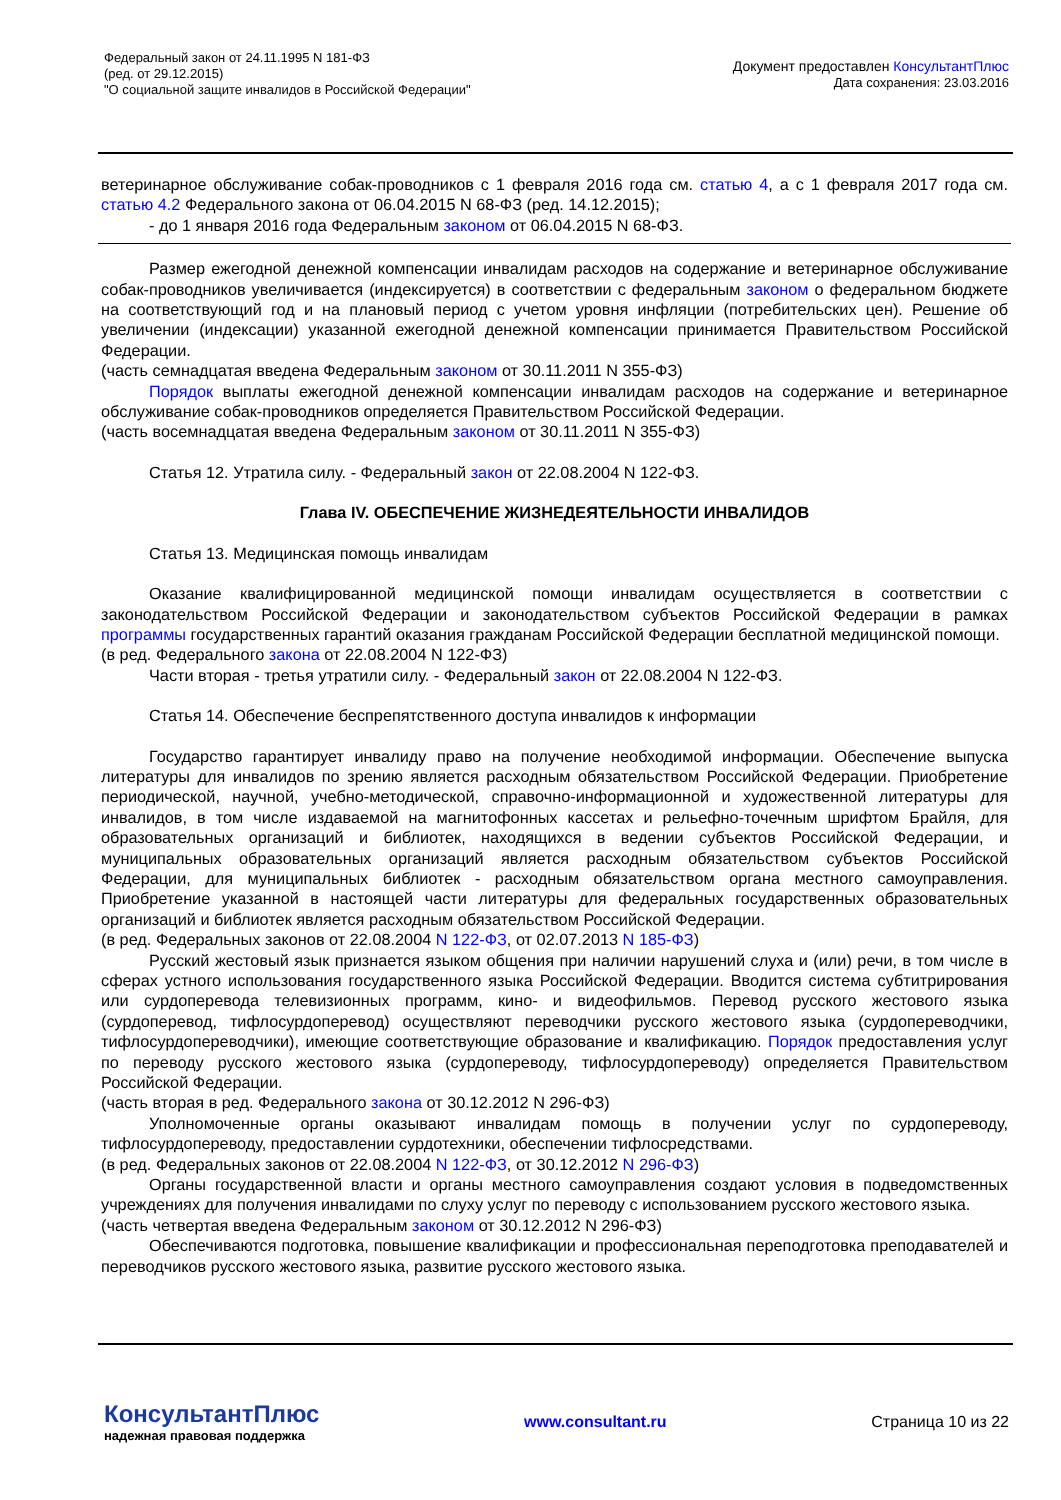Федеральный закон от 24.11.1995 N 181-ФЗ
(ред. от 29.12.2015)
"О социальной защите инвалидов в Российской Федерации"
Документ предоставлен КонсультантПлюс
Дата сохранения: 23.03.2016
ветеринарное обслуживание собак-проводников с 1 февраля 2016 года см. статью 4, а с 1 февраля 2017 года см. статью 4.2 Федерального закона от 06.04.2015 N 68-ФЗ (ред. 14.12.2015);
- до 1 января 2016 года Федеральным законом от 06.04.2015 N 68-ФЗ.
Размер ежегодной денежной компенсации инвалидам расходов на содержание и ветеринарное обслуживание собак-проводников увеличивается (индексируется) в соответствии с федеральным законом о федеральном бюджете на соответствующий год и на плановый период с учетом уровня инфляции (потребительских цен). Решение об увеличении (индексации) указанной ежегодной денежной компенсации принимается Правительством Российской Федерации.
(часть семнадцатая введена Федеральным законом от 30.11.2011 N 355-ФЗ)
Порядок выплаты ежегодной денежной компенсации инвалидам расходов на содержание и ветеринарное обслуживание собак-проводников определяется Правительством Российской Федерации.
(часть восемнадцатая введена Федеральным законом от 30.11.2011 N 355-ФЗ)
Статья 12. Утратила силу. - Федеральный закон от 22.08.2004 N 122-ФЗ.
Глава IV. ОБЕСПЕЧЕНИЕ ЖИЗНЕДЕЯТЕЛЬНОСТИ ИНВАЛИДОВ
Статья 13. Медицинская помощь инвалидам
Оказание квалифицированной медицинской помощи инвалидам осуществляется в соответствии с законодательством Российской Федерации и законодательством субъектов Российской Федерации в рамках программы государственных гарантий оказания гражданам Российской Федерации бесплатной медицинской помощи.
(в ред. Федерального закона от 22.08.2004 N 122-ФЗ)
Части вторая - третья утратили силу. - Федеральный закон от 22.08.2004 N 122-ФЗ.
Статья 14. Обеспечение беспрепятственного доступа инвалидов к информации
Государство гарантирует инвалиду право на получение необходимой информации. Обеспечение выпуска литературы для инвалидов по зрению является расходным обязательством Российской Федерации. Приобретение периодической, научной, учебно-методической, справочно-информационной и художественной литературы для инвалидов, в том числе издаваемой на магнитофонных кассетах и рельефно-точечным шрифтом Брайля, для образовательных организаций и библиотек, находящихся в ведении субъектов Российской Федерации, и муниципальных образовательных организаций является расходным обязательством субъектов Российской Федерации, для муниципальных библиотек - расходным обязательством органа местного самоуправления. Приобретение указанной в настоящей части литературы для федеральных государственных образовательных организаций и библиотек является расходным обязательством Российской Федерации.
(в ред. Федеральных законов от 22.08.2004 N 122-ФЗ, от 02.07.2013 N 185-ФЗ)
Русский жестовый язык признается языком общения при наличии нарушений слуха и (или) речи, в том числе в сферах устного использования государственного языка Российской Федерации. Вводится система субтитрирования или сурдоперевода телевизионных программ, кино- и видеофильмов. Перевод русского жестового языка (сурдоперевод, тифлосурдоперевод) осуществляют переводчики русского жестового языка (сурдопереводчики, тифлосурдопереводчики), имеющие соответствующие образование и квалификацию. Порядок предоставления услуг по переводу русского жестового языка (сурдопереводу, тифлосурдопереводу) определяется Правительством Российской Федерации.
(часть вторая в ред. Федерального закона от 30.12.2012 N 296-ФЗ)
Уполномоченные органы оказывают инвалидам помощь в получении услуг по сурдопереводу, тифлосурдопереводу, предоставлении сурдотехники, обеспечении тифлосредствами.
(в ред. Федеральных законов от 22.08.2004 N 122-ФЗ, от 30.12.2012 N 296-ФЗ)
Органы государственной власти и органы местного самоуправления создают условия в подведомственных учреждениях для получения инвалидами по слуху услуг по переводу с использованием русского жестового языка.
(часть четвертая введена Федеральным законом от 30.12.2012 N 296-ФЗ)
Обеспечиваются подготовка, повышение квалификации и профессиональная переподготовка преподавателей и переводчиков русского жестового языка, развитие русского жестового языка.
КонсультантПлюс
надежная правовая поддержка
www.consultant.ru Страница 10 из 22